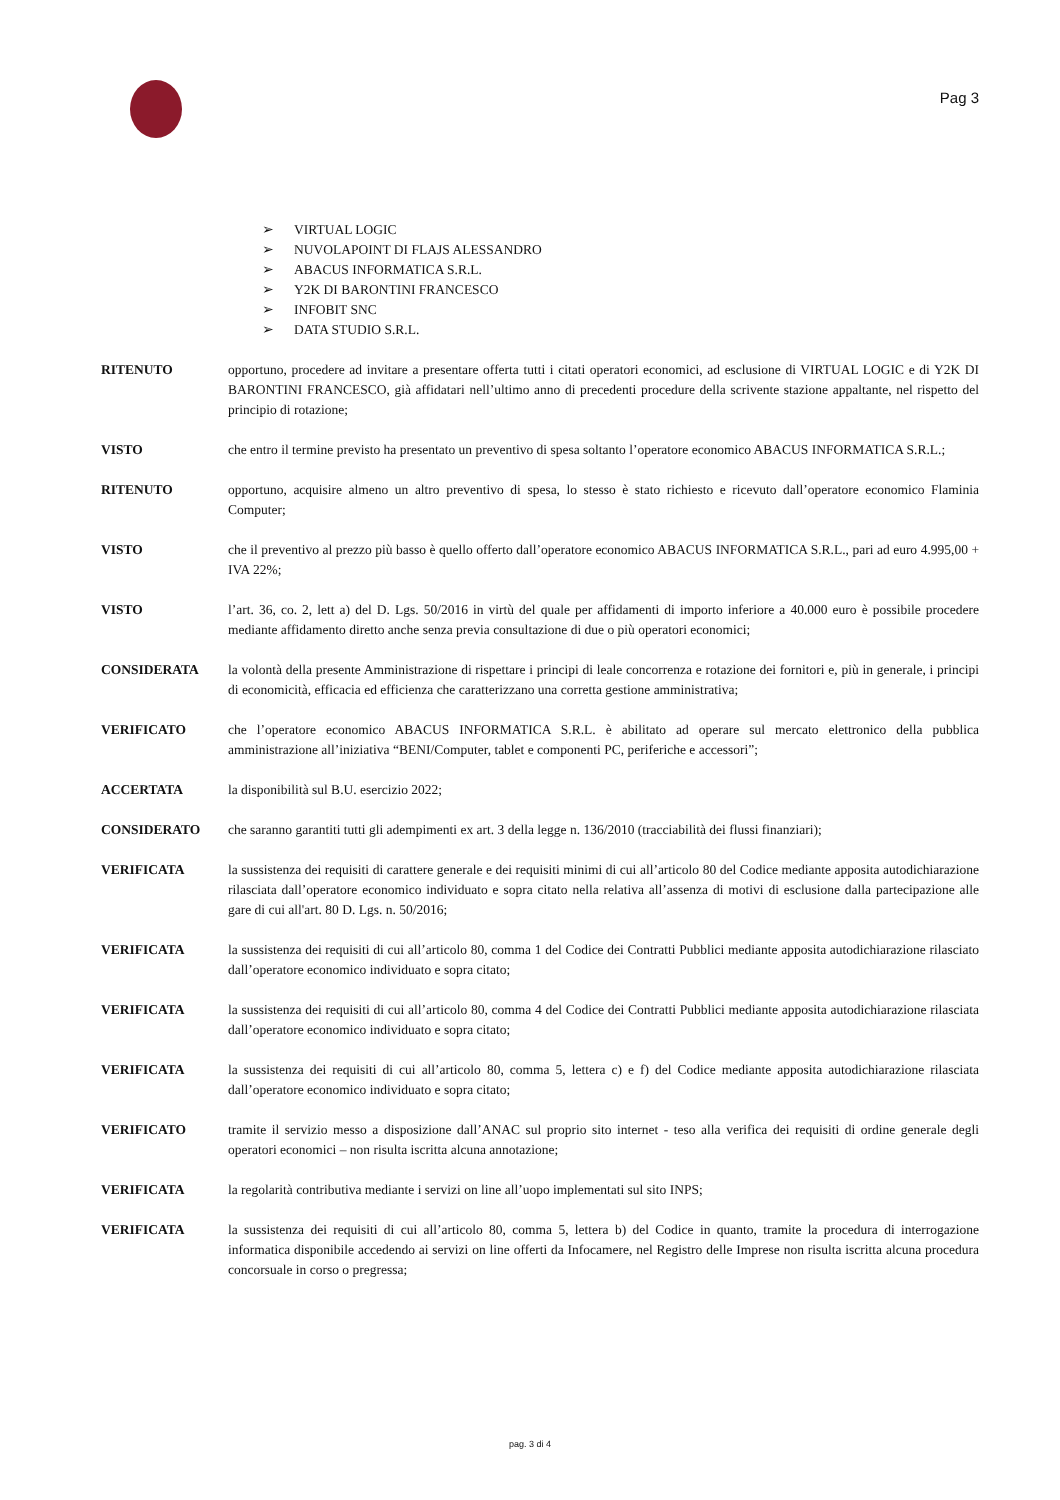Pag 3
➢ VIRTUAL LOGIC
➢ NUVOLAPOINT DI FLAJS ALESSANDRO
➢ ABACUS INFORMATICA S.R.L.
➢ Y2K DI BARONTINI FRANCESCO
➢ INFOBIT SNC
➢ DATA STUDIO S.R.L.
RITENUTO opportuno, procedere ad invitare a presentare offerta tutti i citati operatori economici, ad esclusione di VIRTUAL LOGIC e di Y2K DI BARONTINI FRANCESCO, già affidatari nell’ultimo anno di precedenti procedure della scrivente stazione appaltante, nel rispetto del principio di rotazione;
VISTO che entro il termine previsto ha presentato un preventivo di spesa soltanto l’operatore economico ABACUS INFORMATICA S.R.L.;
RITENUTO opportuno, acquisire almeno un altro preventivo di spesa, lo stesso è stato richiesto e ricevuto dall’operatore economico Flaminia Computer;
VISTO che il preventivo al prezzo più basso è quello offerto dall’operatore economico ABACUS INFORMATICA S.R.L., pari ad euro 4.995,00 + IVA 22%;
VISTO l’art. 36, co. 2, lett a) del D. Lgs. 50/2016 in virtù del quale per affidamenti di importo inferiore a 40.000 euro è possibile procedere mediante affidamento diretto anche senza previa consultazione di due o più operatori economici;
CONSIDERATA la volontà della presente Amministrazione di rispettare i principi di leale concorrenza e rotazione dei fornitori e, più in generale, i principi di economicità, efficacia ed efficienza che caratterizzano una corretta gestione amministrativa;
VERIFICATO che l’operatore economico ABACUS INFORMATICA S.R.L. è abilitato ad operare sul mercato elettronico della pubblica amministrazione all’iniziativa “BENI/Computer, tablet e componenti PC, periferiche e accessori”;
ACCERTATA la disponibilità sul B.U. esercizio 2022;
CONSIDERATO che saranno garantiti tutti gli adempimenti ex art. 3 della legge n. 136/2010 (tracciabilità dei flussi finanziari);
VERIFICATA la sussistenza dei requisiti di carattere generale e dei requisiti minimi di cui all’articolo 80 del Codice mediante apposita autodichiarazione rilasciata dall’operatore economico individuato e sopra citato nella relativa all’assenza di motivi di esclusione dalla partecipazione alle gare di cui all'art. 80 D. Lgs. n. 50/2016;
VERIFICATA la sussistenza dei requisiti di cui all’articolo 80, comma 1 del Codice dei Contratti Pubblici mediante apposita autodichiarazione rilasciato dall’operatore economico individuato e sopra citato;
VERIFICATA la sussistenza dei requisiti di cui all’articolo 80, comma 4 del Codice dei Contratti Pubblici mediante apposita autodichiarazione rilasciata dall’operatore economico individuato e sopra citato;
VERIFICATA la sussistenza dei requisiti di cui all’articolo 80, comma 5, lettera c) e f) del Codice mediante apposita autodichiarazione rilasciata dall’operatore economico individuato e sopra citato;
VERIFICATO tramite il servizio messo a disposizione dall’ANAC sul proprio sito internet - teso alla verifica dei requisiti di ordine generale degli operatori economici – non risulta iscritta alcuna annotazione;
VERIFICATA la regolarità contributiva mediante i servizi on line all’uopo implementati sul sito INPS;
VERIFICATA la sussistenza dei requisiti di cui all’articolo 80, comma 5, lettera b) del Codice in quanto, tramite la procedura di interrogazione informatica disponibile accedendo ai servizi on line offerti da Infocamere, nel Registro delle Imprese non risulta iscritta alcuna procedura concorsuale in corso o pregressa;
pag. 3 di 4